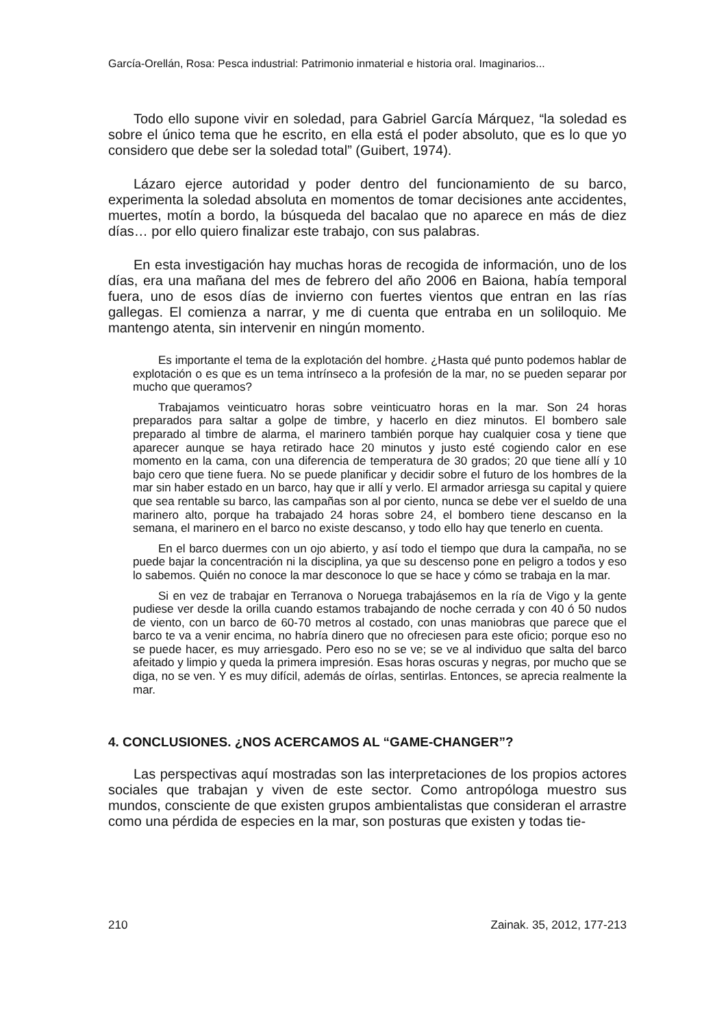García-Orellán, Rosa: Pesca industrial: Patrimonio inmaterial e historia oral. Imaginarios...
Todo ello supone vivir en soledad, para Gabriel García Márquez, “la soledad es sobre el único tema que he escrito, en ella está el poder absoluto, que es lo que yo considero que debe ser la soledad total” (Guibert, 1974).
Lázaro ejerce autoridad y poder dentro del funcionamiento de su barco, experimenta la soledad absoluta en momentos de tomar decisiones ante accidentes, muertes, motín a bordo, la búsqueda del bacalao que no aparece en más de diez días… por ello quiero finalizar este trabajo, con sus palabras.
En esta investigación hay muchas horas de recogida de información, uno de los días, era una mañana del mes de febrero del año 2006 en Baiona, había temporal fuera, uno de esos días de invierno con fuertes vientos que entran en las rías gallegas. El comienza a narrar, y me di cuenta que entraba en un soliloquio. Me mantengo atenta, sin intervenir en ningún momento.
Es importante el tema de la explotación del hombre. ¿Hasta qué punto podemos hablar de explotación o es que es un tema intrínseco a la profesión de la mar, no se pueden separar por mucho que queramos?
Trabajamos veinticuatro horas sobre veinticuatro horas en la mar. Son 24 horas preparados para saltar a golpe de timbre, y hacerlo en diez minutos. El bombero sale preparado al timbre de alarma, el marinero también porque hay cualquier cosa y tiene que aparecer aunque se haya retirado hace 20 minutos y justo esté cogiendo calor en ese momento en la cama, con una diferencia de temperatura de 30 grados; 20 que tiene allí y 10 bajo cero que tiene fuera. No se puede planificar y decidir sobre el futuro de los hombres de la mar sin haber estado en un barco, hay que ir allí y verlo. El armador arriesga su capital y quiere que sea rentable su barco, las campañas son al por ciento, nunca se debe ver el sueldo de una marinero alto, porque ha trabajado 24 horas sobre 24, el bombero tiene descanso en la semana, el marinero en el barco no existe descanso, y todo ello hay que tenerlo en cuenta.
En el barco duermes con un ojo abierto, y así todo el tiempo que dura la campaña, no se puede bajar la concentración ni la disciplina, ya que su descenso pone en peligro a todos y eso lo sabemos. Quién no conoce la mar desconoce lo que se hace y cómo se trabaja en la mar.
Si en vez de trabajar en Terranova o Noruega trabajásemos en la ría de Vigo y la gente pudiese ver desde la orilla cuando estamos trabajando de noche cerrada y con 40 ó 50 nudos de viento, con un barco de 60-70 metros al costado, con unas maniobras que parece que el barco te va a venir encima, no habría dinero que no ofreciesen para este oficio; porque eso no se puede hacer, es muy arriesgado. Pero eso no se ve; se ve al individuo que salta del barco afeitado y limpio y queda la primera impresión. Esas horas oscuras y negras, por mucho que se diga, no se ven. Y es muy difícil, además de oírlas, sentirlas. Entonces, se aprecia realmente la mar.
4. CONCLUSIONES. ¿NOS ACERCAMOS AL “GAME-CHANGER”?
Las perspectivas aquí mostradas son las interpretaciones de los propios actores sociales que trabajan y viven de este sector. Como antropóloga muestro sus mundos, consciente de que existen grupos ambientalistas que consideran el arrastre como una pérdida de especies en la mar, son posturas que existen y todas tie-
210 Zainak. 35, 2012, 177-213